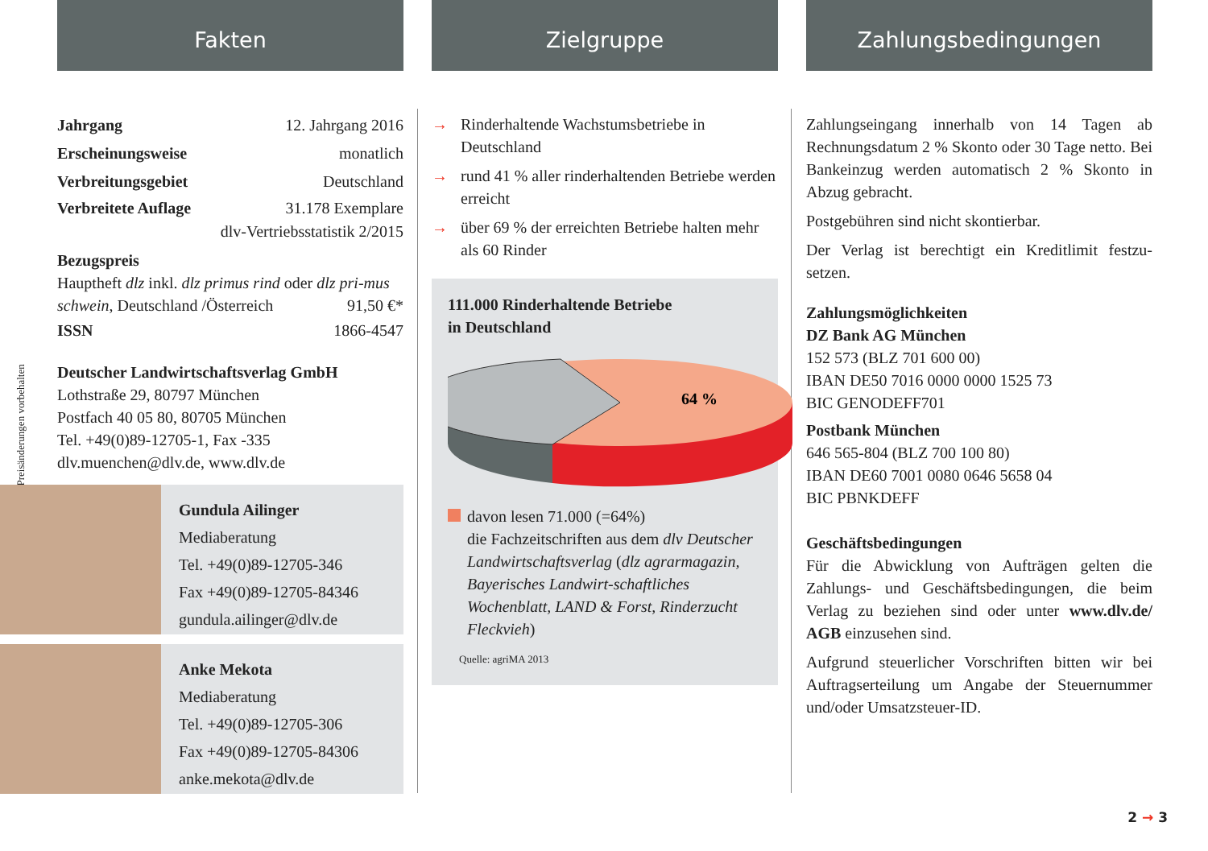*Preisänderungen vorbehalten
Fakten
Jahrgang 12. Jahrgang 2016
Erscheinungsweise monatlich
Verbreitungsgebiet Deutschland
Verbreitete Auflage 31.178 Exemplare
dlv-Vertriebsstatistik 2/2015
Bezugspreis
Hauptheft dlz inkl. dlz primus rind oder dlz pri-mus schwein, Deutschland /Österreich 91,50 €*
ISSN 1866-4547
Deutscher Landwirtschaftsverlag GmbH
Lothstraße 29, 80797 München
Postfach 40 05 80, 80705 München
Tel. +49(0)89-12705-1, Fax -335
dlv.muenchen@dlv.de, www.dlv.de
Gundula Ailinger
Mediaberatung
Tel. +49(0)89-12705-346
Fax +49(0)89-12705-84346
gundula.ailinger@dlv.de
Anke Mekota
Mediaberatung
Tel. +49(0)89-12705-306
Fax +49(0)89-12705-84306
anke.mekota@dlv.de
Zielgruppe
→ Rinderhaltende Wachstumsbetriebe in Deutschland
→ rund 41 % aller rinderhaltenden Betriebe werden erreicht
→ über 69 % der erreichten Betriebe halten mehr als 60 Rinder
111.000 Rinderhaltende Betriebe
in Deutschland
64 %
davon lesen 71.000 (=64%)
die Fachzeitschriften aus dem dlv Deutscher Landwirtschaftsverlag (dlz agrarmagazin, Bayerisches Landwirt-schaftliches Wochenblatt, LAND & Forst, Rinderzucht Fleckvieh)
Quelle: agriMA 2013
Zahlungsbedingungen
Zahlungseingang innerhalb von 14 Tagen ab Rechnungsdatum 2 % Skonto oder 30 Tage netto. Bei Bankeinzug werden automatisch 2 % Skonto in Abzug gebracht.
Postgebühren sind nicht skontierbar.
Der Verlag ist berechtigt ein Kreditlimit festzu-setzen.
Zahlungsmöglichkeiten
DZ Bank AG München
152 573 (BLZ 701 600 00)
IBAN DE50 7016 0000 0000 1525 73
BIC GENODEFF701
Postbank München
646 565-804 (BLZ 700 100 80)
IBAN DE60 7001 0080 0646 5658 04
BIC PBNKDEFF
Geschäftsbedingungen
Für die Abwicklung von Aufträgen gelten die Zahlungs- und Geschäftsbedingungen, die beim Verlag zu beziehen sind oder unter www.dlv.de/ AGB einzusehen sind.
Aufgrund steuerlicher Vorschriften bitten wir bei Auftragserteilung um Angabe der Steuernummer und/oder Umsatzsteuer-ID.
2 → 3